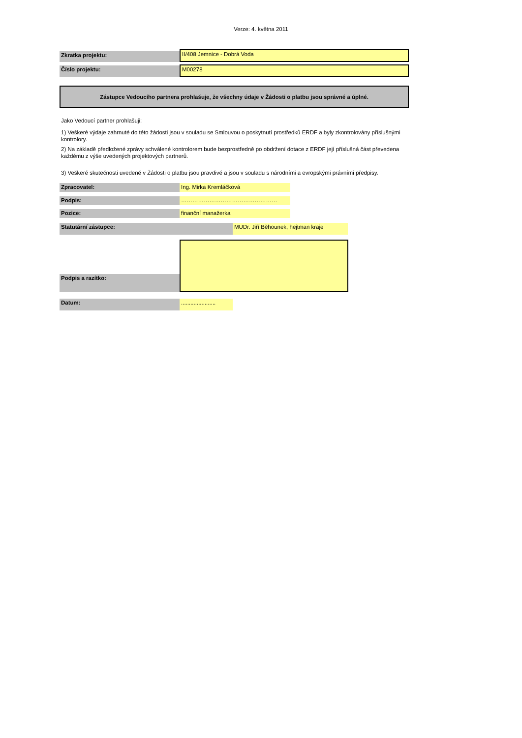Verze: 4. května 2011
Zkratka projektu:
II/408 Jemnice - Dobrá Voda
Číslo projektu:
M00278
Zástupce Vedoucího partnera prohlašuje, že všechny údaje v Žádosti o platbu jsou správné a úplné.
Jako Vedoucí partner prohlašuji:
1) Veškeré výdaje zahrnuté do této žádosti jsou v souladu se Smlouvou o poskytnutí prostředků ERDF a byly zkontrolovány příslušnými kontrolory.
2) Na základě předložené zprávy schválené kontrolorem bude bezprostředně po obdržení dotace z ERDF její příslušná část převedena každému z výše uvedených projektových partnerů.
3) Veškeré skutečnosti uvedené v Žádosti o platbu jsou pravdivé a jsou v souladu s národními a evropskými právními předpisy.
Zpracovatel:
Ing. Mirka Kremláčková
Podpis:
……………………………………………
Pozice:
finanční manažerka
Statutární zástupce:
MUDr. Jiří Běhounek, hejtman kraje
Podpis a razítko:
Datum:
......................